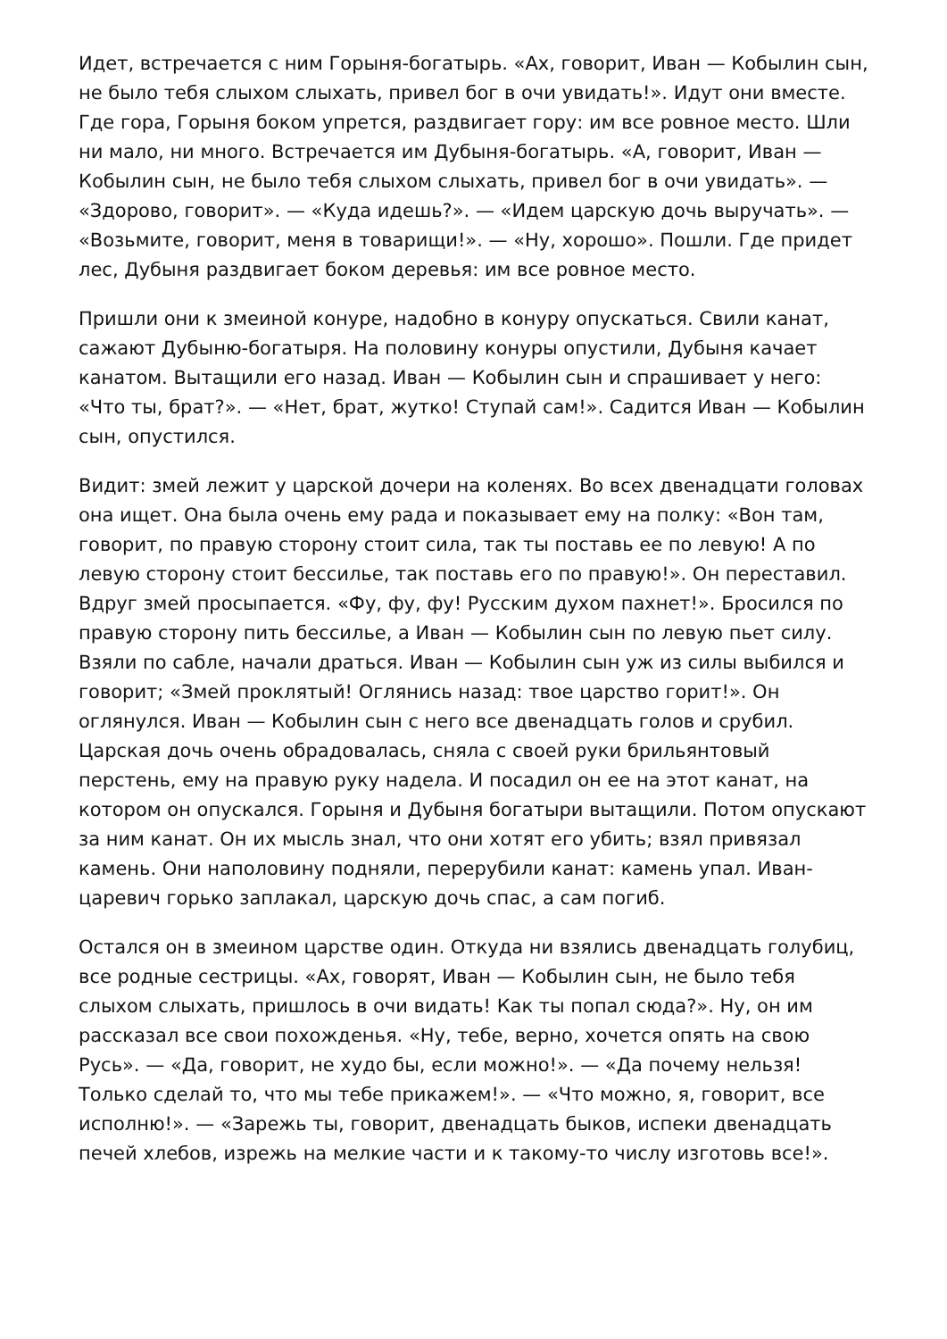Идет, встречается с ним Горыня-богатырь. «Ах, говорит, Иван — Кобылин сын, не было тебя слыхом слыхать, привел бог в очи увидать!». Идут они вместе. Где гора, Горыня боком упрется, раздвигает гору: им все ровное место. Шли ни мало, ни много. Встречается им Дубыня-богатырь. «А, говорит, Иван — Кобылин сын, не было тебя слыхом слыхать, привел бог в очи увидать». — «Здорово, говорит». — «Куда идешь?». — «Идем царскую дочь выручать». — «Возьмите, говорит, меня в товарищи!». — «Ну, хорошо». Пошли. Где придет лес, Дубыня раздвигает боком деревья: им все ровное место.
Пришли они к змеиной конуре, надобно в конуру опускаться. Свили канат, сажают Дубыню-богатыря. На половину конуры опустили, Дубыня качает канатом. Вытащили его назад. Иван — Кобылин сын и спрашивает у него: «Что ты, брат?». — «Нет, брат, жутко! Ступай сам!». Садится Иван — Кобылин сын, опустился.
Видит: змей лежит у царской дочери на коленях. Во всех двенадцати головах она ищет. Она была очень ему рада и показывает ему на полку: «Вон там, говорит, по правую сторону стоит сила, так ты поставь ее по левую! А по левую сторону стоит бессилье, так поставь его по правую!». Он переставил. Вдруг змей просыпается. «Фу, фу, фу! Русским духом пахнет!». Бросился по правую сторону пить бессилье, а Иван — Кобылин сын по левую пьет силу. Взяли по сабле, начали драться. Иван — Кобылин сын уж из силы выбился и говорит; «Змей проклятый! Оглянись назад: твое царство горит!». Он оглянулся. Иван — Кобылин сын с него все двенадцать голов и срубил. Царская дочь очень обрадовалась, сняла с своей руки брильянтовый перстень, ему на правую руку надела. И посадил он ее на этот канат, на котором он опускался. Горыня и Дубыня богатыри вытащили. Потом опускают за ним канат. Он их мысль знал, что они хотят его убить; взял привязал камень. Они наполовину подняли, перерубили канат: камень упал. Иван-царевич горько заплакал, царскую дочь спас, а сам погиб.
Остался он в змеином царстве один. Откуда ни взялись двенадцать голубиц, все родные сестрицы. «Ах, говорят, Иван — Кобылин сын, не было тебя слыхом слыхать, пришлось в очи видать! Как ты попал сюда?». Ну, он им рассказал все свои похожденья. «Ну, тебе, верно, хочется опять на свою Русь». — «Да, говорит, не худо бы, если можно!». — «Да почему нельзя! Только сделай то, что мы тебе прикажем!». — «Что можно, я, говорит, все исполню!». — «Зарежь ты, говорит, двенадцать быков, испеки двенадцать печей хлебов, изрежь на мелкие части и к такому-то числу изготовь все!».